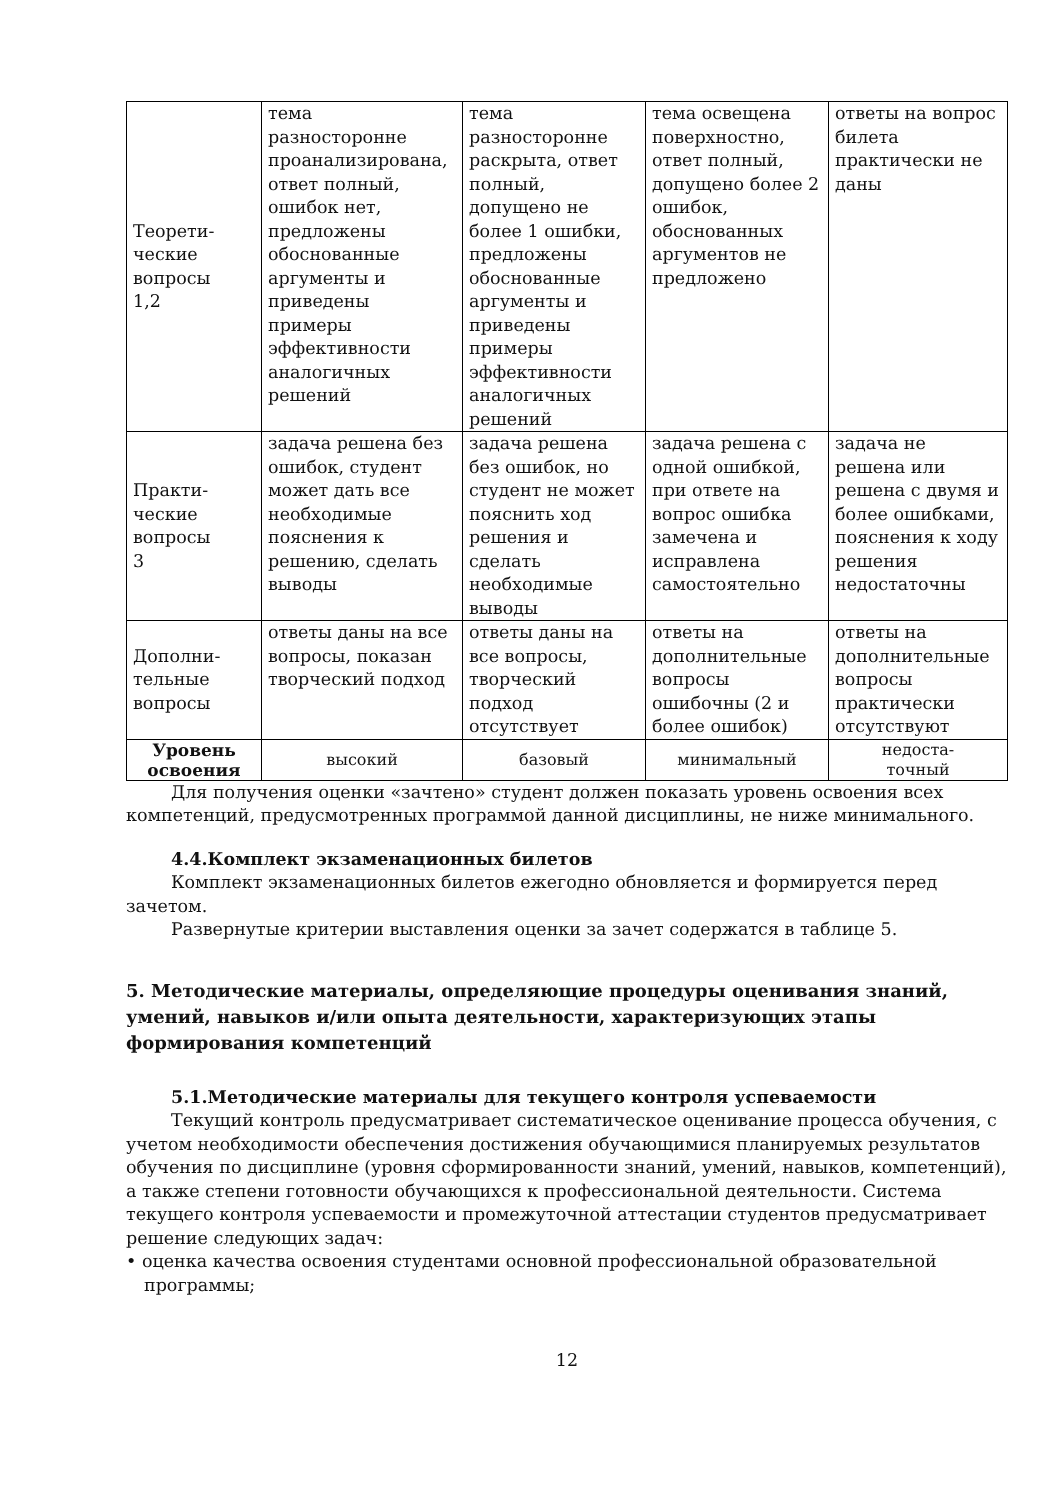| Теорети- ческие вопросы 1,2 | тема разносторонне проанализирована, ответ полный, ошибок нет, предложены обоснованные аргументы и приведены примеры эффективности аналогичных решений | тема разносторонне раскрыта, ответ полный, допущено не более 1 ошибки, предложены обоснованные аргументы и приведены примеры эффективности аналогичных решений | тема освещена поверхностно, ответ полный, допущено более 2 ошибок, обоснованных аргументов не предложено | ответы на вопрос билета практически не даны |
| Практи- ческие вопросы 3 | задача решена без ошибок, студент может дать все необходимые пояснения к решению, сделать выводы | задача решена без ошибок, но студент не может пояснить ход решения и сделать необходимые выводы | задача решена с одной ошибкой, при ответе на вопрос ошибка замечена и исправлена самостоятельно | задача не решена или решена с двумя и более ошибками, пояснения к ходу решения недостаточны |
| Дополни- тельные вопросы | ответы даны на все вопросы, показан творческий подход | ответы даны на все вопросы, творческий подход отсутствует | ответы на дополнительные вопросы ошибочны (2 и более ошибок) | ответы на дополнительные вопросы практически отсутствуют |
| Уровень освоения | высокий | базовый | минимальный | недоста- точный |
Для получения оценки «зачтено» студент должен показать уровень освоения всех компетенций, предусмотренных программой данной дисциплины, не ниже минимального.
4.4.Комплект экзаменационных билетов
Комплект экзаменационных билетов ежегодно обновляется и формируется перед зачетом.
Развернутые критерии выставления оценки за зачет содержатся в таблице 5.
5. Методические материалы, определяющие процедуры оценивания знаний, умений, навыков и/или опыта деятельности, характеризующих этапы формирования компетенций
5.1.Методические материалы для текущего контроля успеваемости
Текущий контроль предусматривает систематическое оценивание процесса обучения, с учетом необходимости обеспечения достижения обучающимися планируемых результатов обучения по дисциплине (уровня сформированности знаний, умений, навыков, компетенций), а также степени готовности обучающихся к профессиональной деятельности. Система текущего контроля успеваемости и промежуточной аттестации студентов предусматривает решение следующих задач:
• оценка качества освоения студентами основной профессиональной образовательной программы;
12